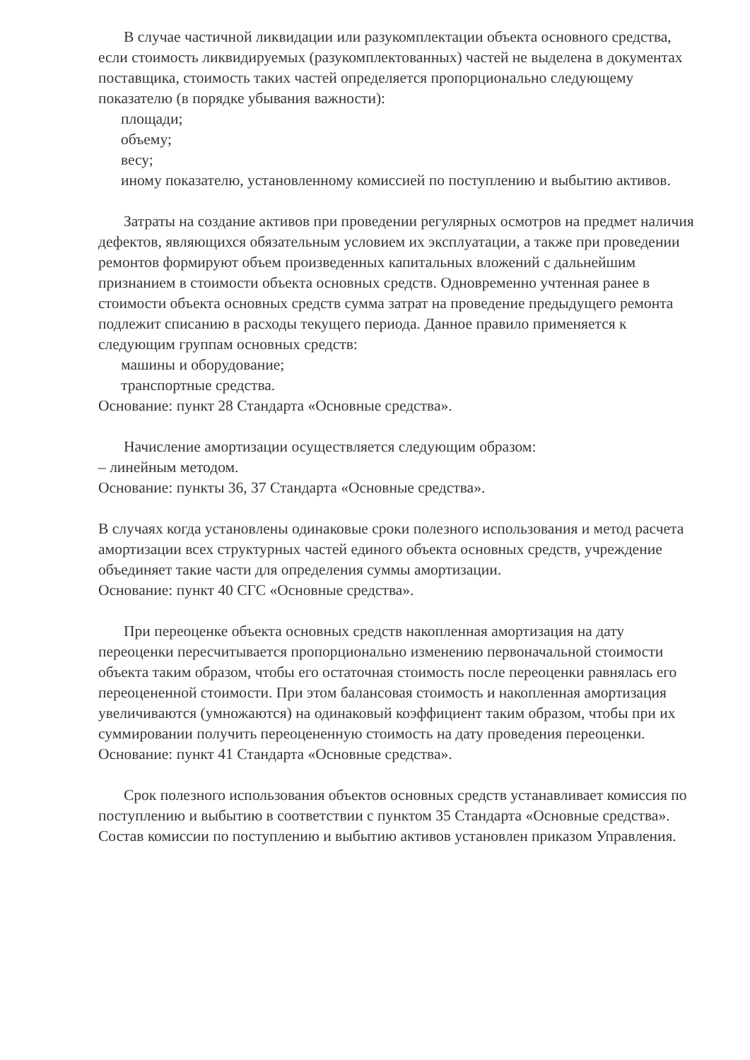В случае частичной ликвидации или разукомплектации объекта основного средства, если стоимость ликвидируемых (разукомплектованных) частей не выделена в документах поставщика, стоимость таких частей определяется пропорционально следующему показателю (в порядке убывания важности):
площади;
объему;
весу;
иному показателю, установленному комиссией по поступлению и выбытию активов.
Затраты на создание активов при проведении регулярных осмотров на предмет наличия дефектов, являющихся обязательным условием их эксплуатации, а также при проведении ремонтов формируют объем произведенных капитальных вложений с дальнейшим признанием в стоимости объекта основных средств. Одновременно учтенная ранее в стоимости объекта основных средств сумма затрат на проведение предыдущего ремонта подлежит списанию в расходы текущего периода. Данное правило применяется к следующим группам основных средств:
машины и оборудование;
транспортные средства.
Основание: пункт 28 Стандарта «Основные средства».
Начисление амортизации осуществляется следующим образом:
– линейным методом.
Основание: пункты 36, 37 Стандарта «Основные средства».
В случаях когда установлены одинаковые сроки полезного использования и метод расчета амортизации всех структурных частей единого объекта основных средств, учреждение объединяет такие части для определения суммы амортизации.
Основание: пункт 40 СГС «Основные средства».
При переоценке объекта основных средств накопленная амортизация на дату переоценки пересчитывается пропорционально изменению первоначальной стоимости объекта таким образом, чтобы его остаточная стоимость после переоценки равнялась его переоцененной стоимости. При этом балансовая стоимость и накопленная амортизация увеличиваются (умножаются) на одинаковый коэффициент таким образом, чтобы при их суммировании получить переоцененную стоимость на дату проведения переоценки.
Основание: пункт 41 Стандарта «Основные средства».
Срок полезного использования объектов основных средств устанавливает комиссия по поступлению и выбытию в соответствии с пунктом 35 Стандарта «Основные средства». Состав комиссии по поступлению и выбытию активов установлен приказом Управления.